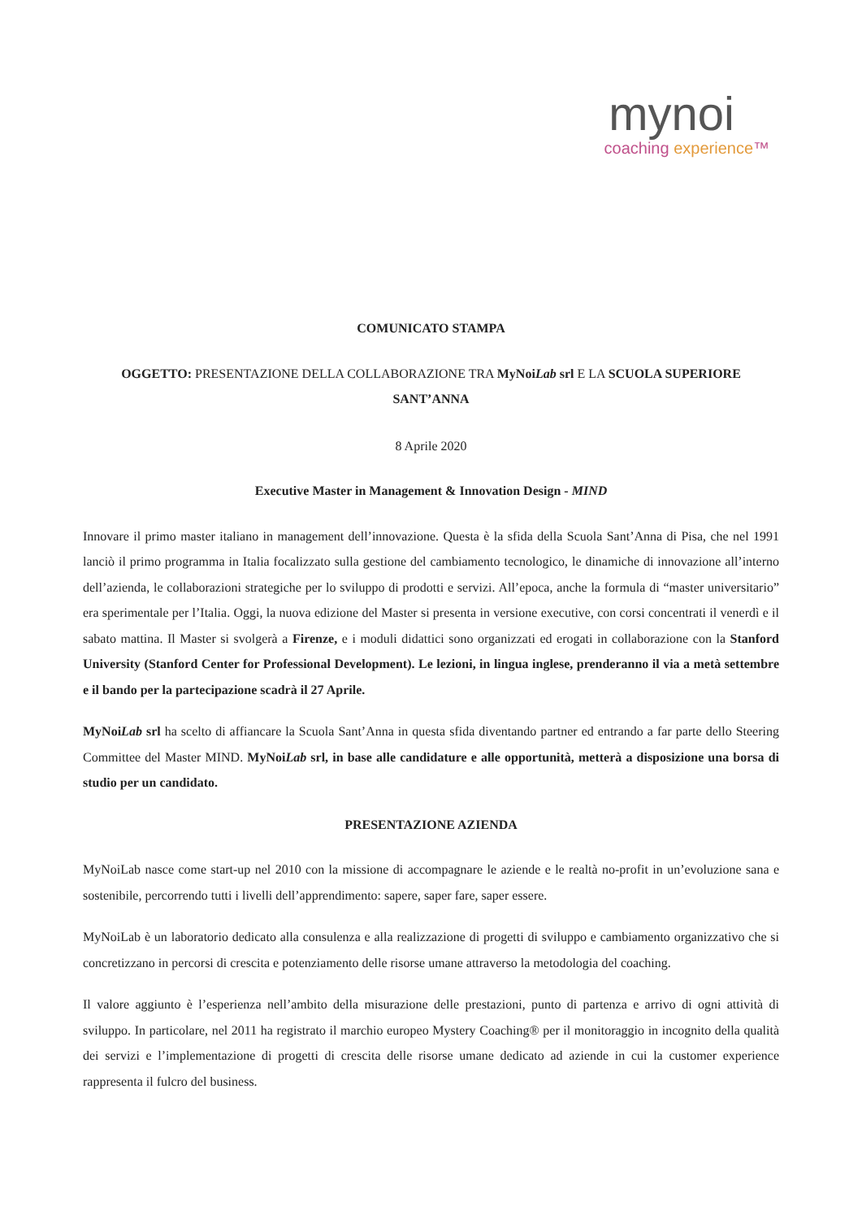mynoi
coaching experience™
COMUNICATO STAMPA
OGGETTO: PRESENTAZIONE DELLA COLLABORAZIONE TRA MyNoiLab srl E LA SCUOLA SUPERIORE SANT’ANNA
8 Aprile 2020
Executive Master in Management & Innovation Design - MIND
Innovare il primo master italiano in management dell’innovazione. Questa è la sfida della Scuola Sant’Anna di Pisa, che nel 1991 lanciò il primo programma in Italia focalizzato sulla gestione del cambiamento tecnologico, le dinamiche di innovazione all’interno dell’azienda, le collaborazioni strategiche per lo sviluppo di prodotti e servizi. All’epoca, anche la formula di “master universitario” era sperimentale per l’Italia. Oggi, la nuova edizione del Master si presenta in versione executive, con corsi concentrati il venerdì e il sabato mattina. Il Master si svolgerà a Firenze, e i moduli didattici sono organizzati ed erogati in collaborazione con la Stanford University (Stanford Center for Professional Development). Le lezioni, in lingua inglese, prenderanno il via a metà settembre e il bando per la partecipazione scadrà il 27 Aprile.
MyNoiLab srl ha scelto di affiancare la Scuola Sant’Anna in questa sfida diventando partner ed entrando a far parte dello Steering Committee del Master MIND. MyNoiLab srl, in base alle candidature e alle opportunità, metterà a disposizione una borsa di studio per un candidato.
PRESENTAZIONE AZIENDA
MyNoiLab nasce come start-up nel 2010 con la missione di accompagnare le aziende e le realtà no-profit in un’evoluzione sana e sostenibile, percorrendo tutti i livelli dell’apprendimento: sapere, saper fare, saper essere.
MyNoiLab è un laboratorio dedicato alla consulenza e alla realizzazione di progetti di sviluppo e cambiamento organizzativo che si concretizzano in percorsi di crescita e potenziamento delle risorse umane attraverso la metodologia del coaching.
Il valore aggiunto è l’esperienza nell’ambito della misurazione delle prestazioni, punto di partenza e arrivo di ogni attività di sviluppo. In particolare, nel 2011 ha registrato il marchio europeo Mystery Coaching® per il monitoraggio in incognito della qualità dei servizi e l’implementazione di progetti di crescita delle risorse umane dedicato ad aziende in cui la customer experience rappresenta il fulcro del business.